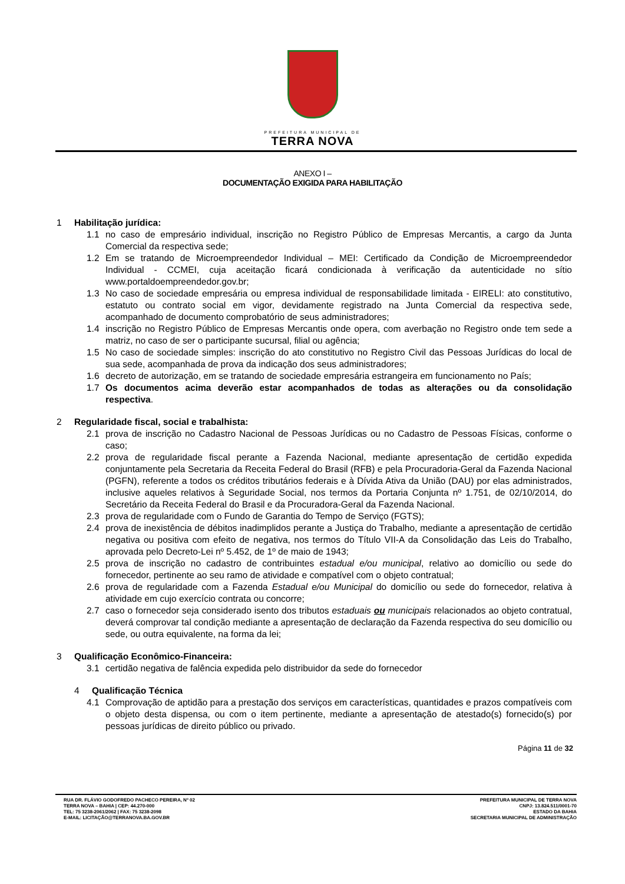PREFEITURA MUNICIPAL DE
TERRA NOVA
ANEXO I –
DOCUMENTAÇÃO EXIGIDA PARA HABILITAÇÃO
1 Habilitação jurídica:
1.1 no caso de empresário individual, inscrição no Registro Público de Empresas Mercantis, a cargo da Junta Comercial da respectiva sede;
1.2 Em se tratando de Microempreendedor Individual – MEI: Certificado da Condição de Microempreendedor Individual - CCMEI, cuja aceitação ficará condicionada à verificação da autenticidade no sítio www.portaldoempreendedor.gov.br;
1.3 No caso de sociedade empresária ou empresa individual de responsabilidade limitada - EIRELI: ato constitutivo, estatuto ou contrato social em vigor, devidamente registrado na Junta Comercial da respectiva sede, acompanhado de documento comprobatório de seus administradores;
1.4 inscrição no Registro Público de Empresas Mercantis onde opera, com averbação no Registro onde tem sede a matriz, no caso de ser o participante sucursal, filial ou agência;
1.5 No caso de sociedade simples: inscrição do ato constitutivo no Registro Civil das Pessoas Jurídicas do local de sua sede, acompanhada de prova da indicação dos seus administradores;
1.6 decreto de autorização, em se tratando de sociedade empresária estrangeira em funcionamento no País;
1.7 Os documentos acima deverão estar acompanhados de todas as alterações ou da consolidação respectiva.
2 Regularidade fiscal, social e trabalhista:
2.1 prova de inscrição no Cadastro Nacional de Pessoas Jurídicas ou no Cadastro de Pessoas Físicas, conforme o caso;
2.2 prova de regularidade fiscal perante a Fazenda Nacional, mediante apresentação de certidão expedida conjuntamente pela Secretaria da Receita Federal do Brasil (RFB) e pela Procuradoria-Geral da Fazenda Nacional (PGFN), referente a todos os créditos tributários federais e à Dívida Ativa da União (DAU) por elas administrados, inclusive aqueles relativos à Seguridade Social, nos termos da Portaria Conjunta nº 1.751, de 02/10/2014, do Secretário da Receita Federal do Brasil e da Procuradora-Geral da Fazenda Nacional.
2.3 prova de regularidade com o Fundo de Garantia do Tempo de Serviço (FGTS);
2.4 prova de inexistência de débitos inadimplidos perante a Justiça do Trabalho, mediante a apresentação de certidão negativa ou positiva com efeito de negativa, nos termos do Título VII-A da Consolidação das Leis do Trabalho, aprovada pelo Decreto-Lei nº 5.452, de 1º de maio de 1943;
2.5 prova de inscrição no cadastro de contribuintes estadual e/ou municipal, relativo ao domicílio ou sede do fornecedor, pertinente ao seu ramo de atividade e compatível com o objeto contratual;
2.6 prova de regularidade com a Fazenda Estadual e/ou Municipal do domicílio ou sede do fornecedor, relativa à atividade em cujo exercício contrata ou concorre;
2.7 caso o fornecedor seja considerado isento dos tributos estaduais ou municipais relacionados ao objeto contratual, deverá comprovar tal condição mediante a apresentação de declaração da Fazenda respectiva do seu domicílio ou sede, ou outra equivalente, na forma da lei;
3 Qualificação Econômico-Financeira:
3.1 certidão negativa de falência expedida pelo distribuidor da sede do fornecedor
4 Qualificação Técnica
4.1 Comprovação de aptidão para a prestação dos serviços em características, quantidades e prazos compatíveis com o objeto desta dispensa, ou com o item pertinente, mediante a apresentação de atestado(s) fornecido(s) por pessoas jurídicas de direito público ou privado.
Página 11 de 32
RUA DR. FLÁVIO GODOFREDO PACHECO PEREIRA, Nº 02
TERRA NOVA – BAHIA | CEP: 44.270-000
TEL: 75 3238-2061/2062 | FAX: 75 3238-2098
E-MAIL: LICITAÇÃO@TERRANOVA.BA.GOV.BR
PREFEITURA MUNICIPAL DE TERRA NOVA
CNPJ: 13.824.511/0001-70
ESTADO DA BAHIA
SECRETARIA MUNICIPAL DE ADMINISTRAÇÃO